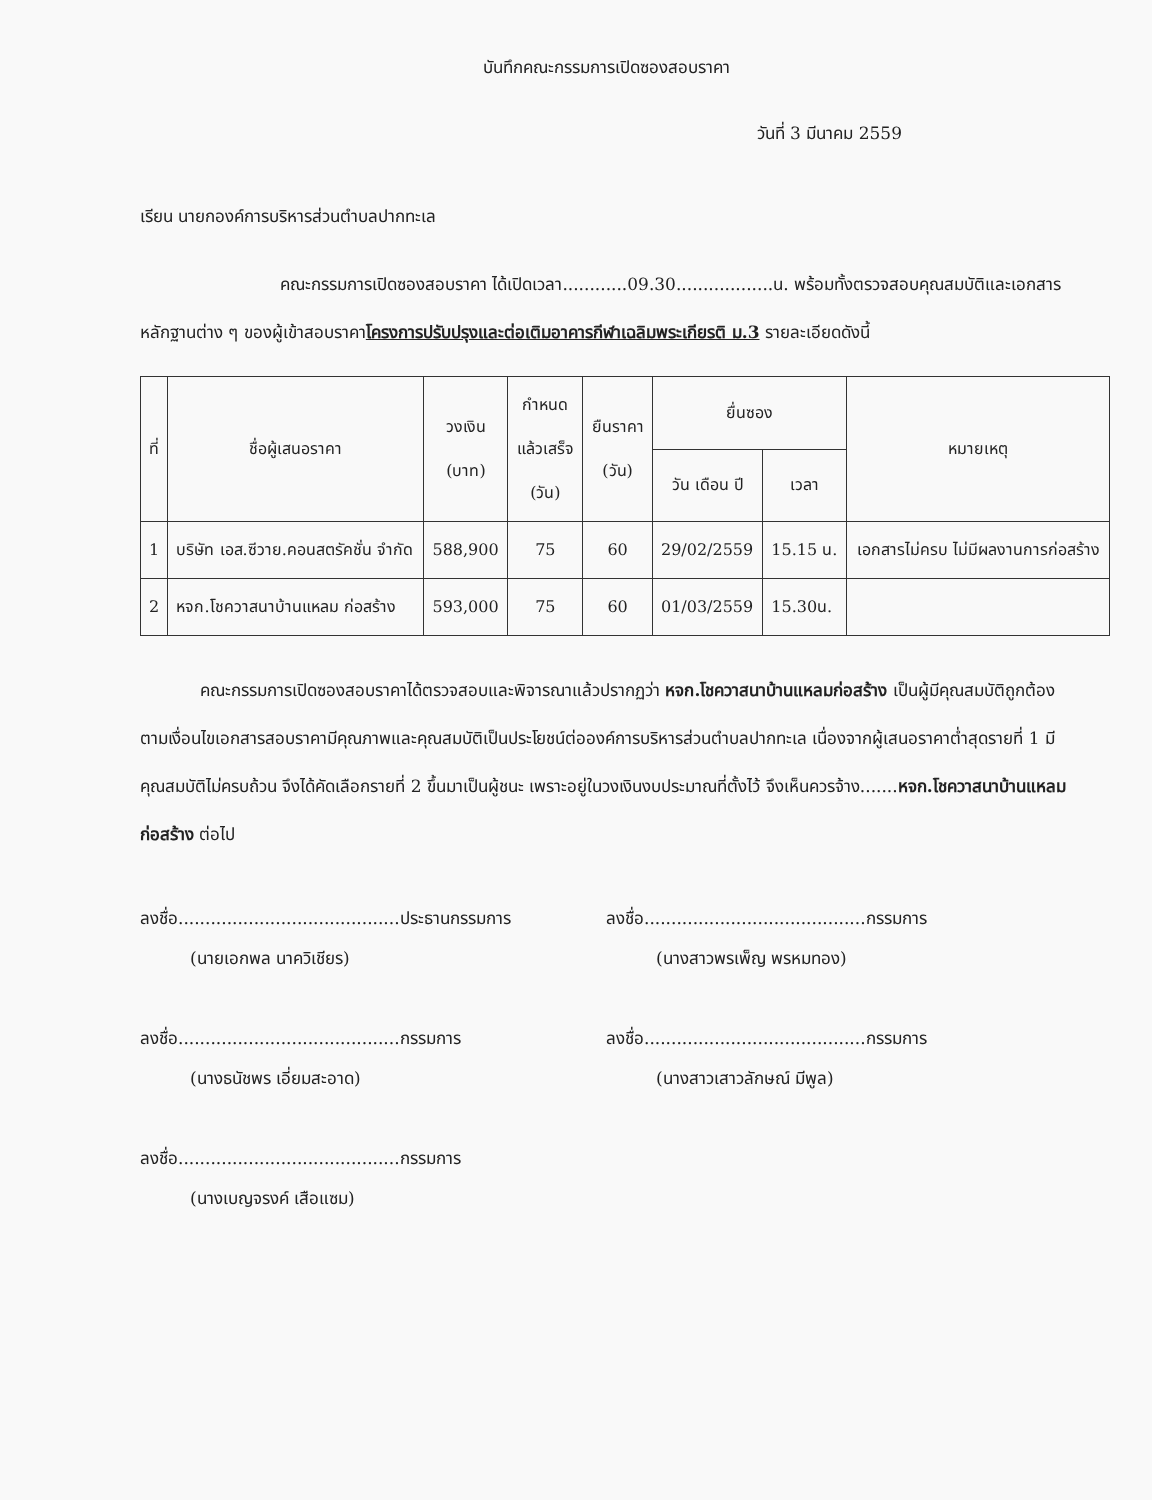บันทึกคณะกรรมการเปิดซองสอบราคา
วันที่ 3 มีนาคม 2559
เรียน นายกองค์การบริหารส่วนตำบลปากทะเล
คณะกรรมการเปิดซองสอบราคา ได้เปิดเวลา............09.30..................น. พร้อมทั้งตรวจสอบคุณสมบัติและเอกสารหลักฐานต่าง ๆ ของผู้เข้าสอบราคาโครงการปรับปรุงและต่อเติมอาคารกีฬาเฉลิมพระเกียรติ ม.3 รายละเอียดดังนี้
| ที่ | ชื่อผู้เสนอราคา | วงเงิน (บาท) | กำหนด แล้วเสร็จ (วัน) | ยืนราคา (วัน) | ยื่นซอง | | หมายเหตุ |
| --- | --- | --- | --- | --- | --- | --- | --- |
| | | | | | วัน เดือน ปี | เวลา | |
| 1 | บริษัท เอส.ซีวาย.คอนสตรัคชั่น จำกัด | 588,900 | 75 | 60 | 29/02/2559 | 15.15 น. | เอกสารไม่ครบ ไม่มีผลงานการก่อสร้าง |
| 2 | หจก.โชควาสนาบ้านแหลม ก่อสร้าง | 593,000 | 75 | 60 | 01/03/2559 | 15.30น. | |
คณะกรรมการเปิดซองสอบราคาได้ตรวจสอบและพิจารณาแล้วปรากฏว่า หจก.โชควาสนาบ้านแหลมก่อสร้าง เป็นผู้มีคุณสมบัติถูกต้องตามเงื่อนไขเอกสารสอบราคามีคุณภาพและคุณสมบัติเป็นประโยชน์ต่อองค์การบริหารส่วนตำบลปากทะเล เนื่องจากผู้เสนอราคาต่ำสุดรายที่ 1 มีคุณสมบัติไม่ครบถ้วน จึงได้คัดเลือกรายที่ 2 ขึ้นมาเป็นผู้ชนะ เพราะอยู่ในวงเงินงบประมาณที่ตั้งไว้ จึงเห็นควรจ้าง.......หจก.โชควาสนาบ้านแหลมก่อสร้าง ต่อไป
ลงชื่อ.........................................ประธานกรรมการ
(นายเอกพล นาควิเชียร)
ลงชื่อ.........................................กรรมการ
(นางสาวพรเพ็ญ พรหมทอง)
ลงชื่อ.........................................กรรมการ
(นางธนัชพร เอี่ยมสะอาด)
ลงชื่อ.........................................กรรมการ
(นางสาวเสาวลักษณ์ มีพูล)
ลงชื่อ.........................................กรรมการ
(นางเบญจรงค์ เสือแซม)